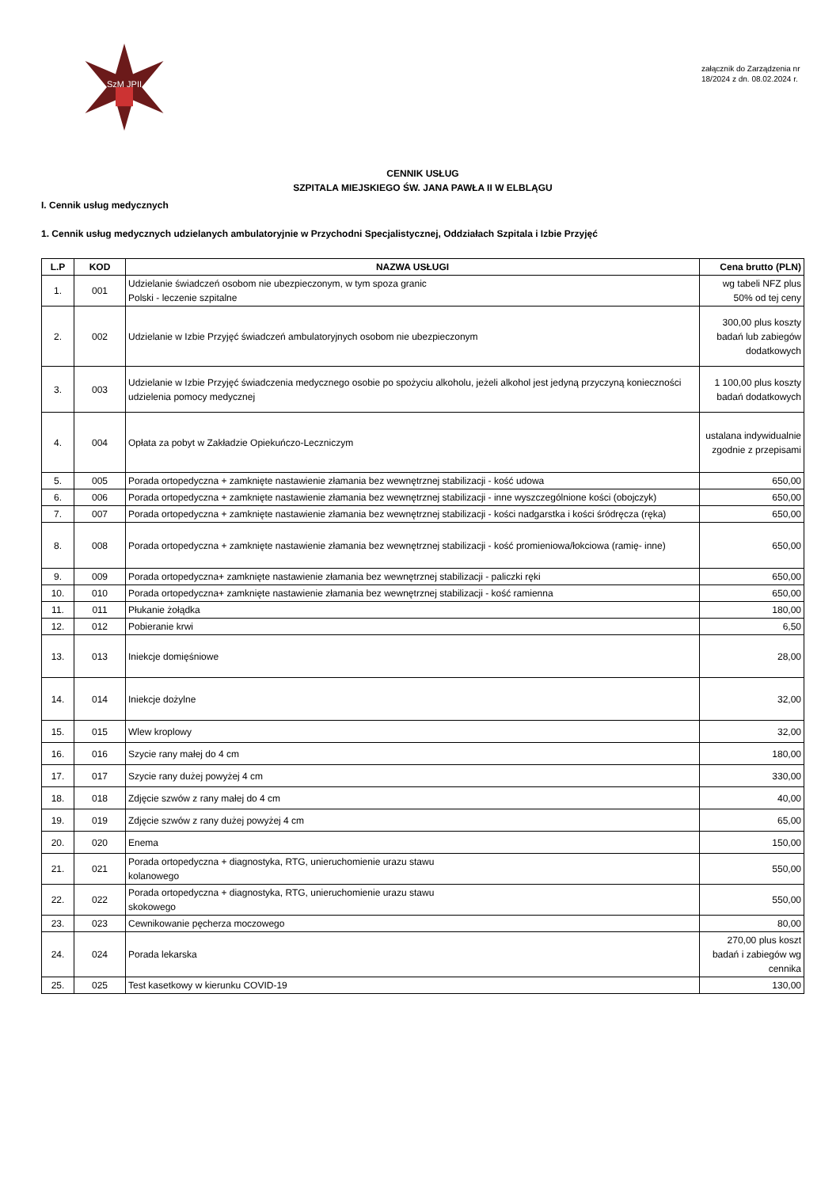SzM JPII
załącznik do Zarządzenia nr 18/2024 z dn. 08.02.2024 r.
CENNIK USŁUG
SZPITALA MIEJSKIEGO ŚW. JANA PAWŁA II W ELBLĄGU
I. Cennik usług medycznych
1. Cennik usług medycznych udzielanych ambulatoryjnie w Przychodni Specjalistycznej, Oddziałach Szpitala i Izbie Przyjęć
| L.P | KOD | NAZWA USŁUGI | Cena brutto (PLN) |
| --- | --- | --- | --- |
| 1. | 001 | Udzielanie świadczeń osobom nie ubezpieczonym, w tym spoza granic Polski - leczenie szpitalne | wg tabeli NFZ plus 50% od tej ceny |
| 2. | 002 | Udzielanie w Izbie Przyjęć świadczeń ambulatoryjnych osobom nie ubezpieczonym | 300,00 plus koszty badań lub zabiegów dodatkowych |
| 3. | 003 | Udzielanie w Izbie Przyjęć świadczenia medycznego osobie po spożyciu alkoholu, jeżeli alkohol jest jedyną przyczyną konieczności udzielenia pomocy medycznej | 1 100,00 plus koszty badań dodatkowych |
| 4. | 004 | Opłata za pobyt w Zakładzie Opiekuńczo-Leczniczym | ustalana indywidualnie zgodnie z przepisami |
| 5. | 005 | Porada ortopedyczna + zamknięte nastawienie złamania bez wewnętrznej stabilizacji - kość udowa | 650,00 |
| 6. | 006 | Porada ortopedyczna + zamknięte nastawienie złamania bez wewnętrznej stabilizacji - inne wyszczególnione kości (obojczyk) | 650,00 |
| 7. | 007 | Porada ortopedyczna + zamknięte nastawienie złamania bez wewnętrznej stabilizacji - kości nadgarstka i kości śródręcza (ręka) | 650,00 |
| 8. | 008 | Porada ortopedyczna + zamknięte nastawienie złamania bez wewnętrznej stabilizacji - kość promieniowa/łokciowa (ramię- inne) | 650,00 |
| 9. | 009 | Porada ortopedyczna+ zamknięte nastawienie złamania bez wewnętrznej stabilizacji - paliczki ręki | 650,00 |
| 10. | 010 | Porada ortopedyczna+ zamknięte nastawienie złamania bez wewnętrznej stabilizacji - kość ramienna | 650,00 |
| 11. | 011 | Płukanie żołądka | 180,00 |
| 12. | 012 | Pobieranie krwi | 6,50 |
| 13. | 013 | Iniekcje domięśniowe | 28,00 |
| 14. | 014 | Iniekcje dożylne | 32,00 |
| 15. | 015 | Wlew kroplowy | 32,00 |
| 16. | 016 | Szycie rany małej do 4 cm | 180,00 |
| 17. | 017 | Szycie rany dużej powyżej 4 cm | 330,00 |
| 18. | 018 | Zdjęcie szwów z rany małej do 4 cm | 40,00 |
| 19. | 019 | Zdjęcie szwów z rany dużej powyżej 4 cm | 65,00 |
| 20. | 020 | Enema | 150,00 |
| 21. | 021 | Porada ortopedyczna + diagnostyka, RTG, unieruchomienie urazu stawu kolanowego | 550,00 |
| 22. | 022 | Porada ortopedyczna + diagnostyka, RTG, unieruchomienie urazu stawu skokowego | 550,00 |
| 23. | 023 | Cewnikowanie pęcherza moczowego | 80,00 |
| 24. | 024 | Porada lekarska | 270,00 plus koszt badań i zabiegów wg cennika |
| 25. | 025 | Test kasetkowy w kierunku COVID-19 | 130,00 |